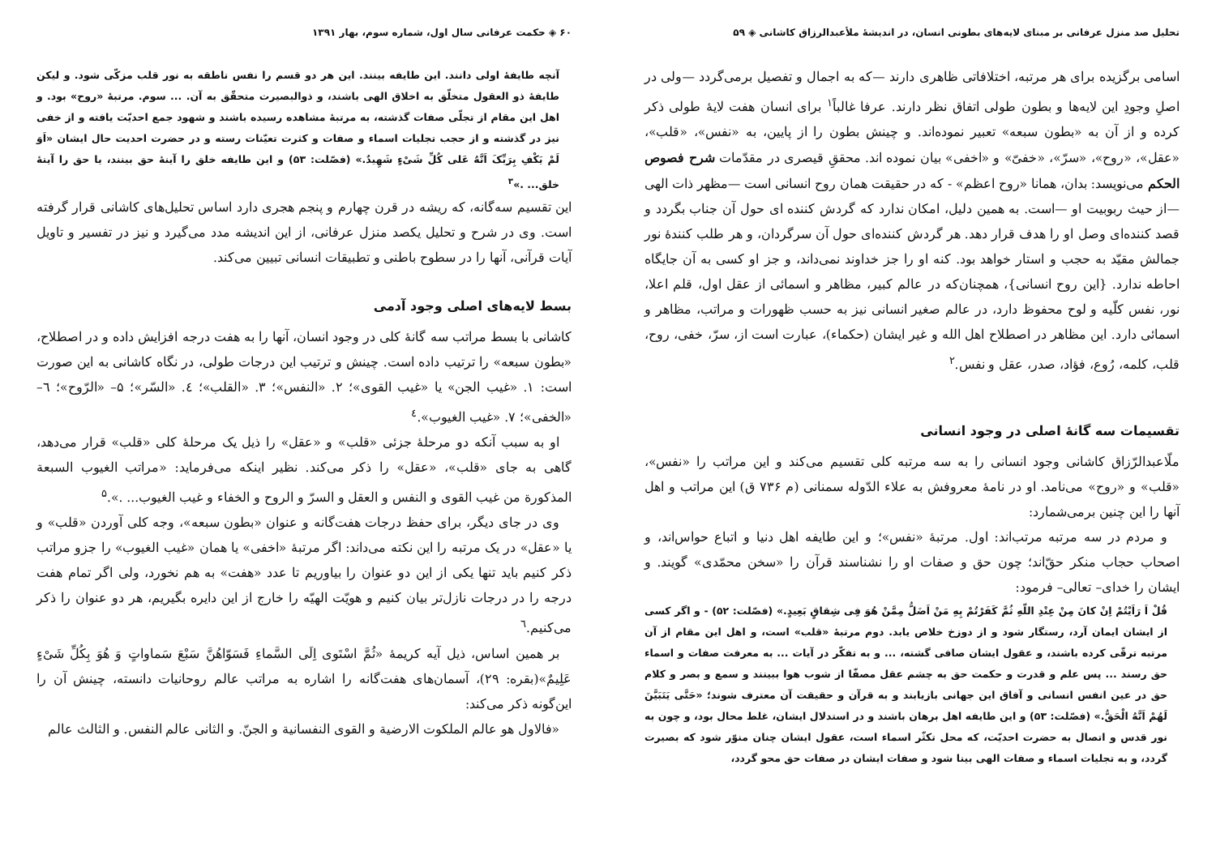تحلیل صد منزل عرفانی بر مبنای لایه‌های بطونی انسان، در اندیشهٔ ملأعبدالرزاق کاشانی ◈ ۵۹
اسامی برگزیده برای هر مرتبه، اختلافاتی ظاهری دارند —که به اجمال و تفصیل برمی‌گردد —ولی در اصلِ وجودِ این لایه‌ها و بطون طولی اتفاق نظر دارند. عرفا غالباً<sup>۱</sup> برای انسان هفت لایهٔ طولی ذکر کرده و از آن به «بطون سبعه» تعبیر نموده‌اند. و چینش بطون را از پایین، به «نفس»، «قلب»، «عقل»، «روح»، «سرّ»، «خفیّ» و «اخفی» بیان نموده اند. محققِ قیصری در مقدّمات شرح فصوص الحکم می‌نویسد: بدان، همانا «روح اعظم» - که در حقیقت همان روح انسانی است —مظهر ذات الهی —از حیث ربوبیت او —است. به همین دلیل، امکان ندارد که گردش کننده ای حول آن جناب بگردد و قصد کننده‌ای وصل او را هدف قرار دهد. هر گردش کننده‌ای حول آن سرگردان، و هر طلب کنندهٔ نور جمالش مقیّد به حجب و استار خواهد بود. کنه او را جز خداوند نمی‌داند، و جز او کسی به آن جایگاه احاطه ندارد. {این روح انسانی}، همچنان‌که در عالم کبیر، مظاهر و اسمائی از عقل اول، قلم اعلا، نور، نفس کلّیه و لوح محفوظ دارد، در عالم صغیر انسانی نیز به حسب ظهورات و مراتب، مظاهر و اسمائی دارد. این مظاهر در اصطلاح اهل الله و غیر ایشان (حکماء)، عبارت است از، سرّ، خفی، روح، قلب، کلمه، رُوع، فؤاد، صدر، عقل و نفس.<sup>۲</sup>
تقسیمات سه گانهٔ اصلی در وجود انسانی
ملّاعبدالرّزاق کاشانی وجود انسانی را به سه مرتبه کلی تقسیم می‌کند و این مراتب را «نفس»، «قلب» و «روح» می‌نامد. او در نامهٔ معروفش به علاء الدّوله سمنانی (م ۷۳۶ ق) این مراتب و اهل آنها را این چنین برمی‌شمارد:
و مردم در سه مرتبه مرتب‌اند: اول. مرتبهٔ «نفس»؛ و این طایفه اهل دنیا و اتباع حواس‌اند، و اصحاب حجاب منکر حقّ‌اند؛ چون حق و صفات او را نشناسند قرآن را «سخن محمّدی» گویند. و ایشان را خدای– تعالی– فرمود:
قُلْ اَ رَاَیْتُمْ اِنْ کانَ مِنْ عِنْدِ اللّهِ ثُمَّ کَفَرْتُمْ بِهِ مَنْ اَضَلُّ مِمَّنْ هُوَ فِی شِقاقٍ بَعِیدٍ.» (فصّلت: ۵۲) - و اگر کسی از ایشان ایمان آرد، رستگار شود و از دوزخ خلاص یابد. دوم مرتبهٔ «قلب» است، و اهل این مقام از آن مرتبه ترقّی کرده باشند، و عقول ایشان صافی گشته، ... و به تفکّر در آیات ... به معرفت صفات و اسماء حق رسند ... پس علم و قدرت و حکمت حق به چشم عقل مصفّا از شوب هوا ببینند و سمع و بصر و کلام حق در عین انفس انسانی و آفاق این جهانی بازیابند و به قرآن و حقیقت آن معترف شوند؛ «حَتَّی یَتَبَیَّنَ لَهُمْ اَنَّهُ الْحَقُّ.» (فصّلت: ۵۳) و این طایفه اهل برهان باشند و در استدلال ایشان، غلط محال بود، و چون به نور قدس و اتصال به حضرت احدیّت، که محل تکثّر اسماء است، عقول ایشان چنان منوّر شود که بصیرت گردد، و به تجلیات اسماء و صفات الهی بینا شود و صفات ایشان در صفات حق محو گردد،
۶۰ ◈ حکمت عرفانی سال اول، شماره سوم، بهار ۱۳۹۱
آنچه طایفهٔ اولی دانند. این طایفه بینند. این هر دو قسم را نفس ناطقه به نور قلب مزکّی شود. و لیکن طایفهٔ ذو العقول متخلّق به اخلاق الهی باشند، و ذوالبصیرت متحقّق به آن. ... سوم. مرتبهٔ «روح» بود. و اهل این مقام از تجلّی صفات گذشته، به مرتبهٔ مشاهده رسیده باشند و شهود جمع احدیّت یافته و از خفی نیز در گذشته و از حجب تجلیات اسماء و صفات و کثرت تعیّنات رسته و در حضرت احدیت حال ایشان «اَوَ لَمْ یَکْفِ بِرَبِّکَ اَنَّهُ عَلی کُلِّ شَیْءٍ شَهِیدٌ.» (فصّلت: ۵۳) و این طایفه خلق را آینهٔ حق بینند، یا حق را آینهٔ خلق... .»<sup>۳</sup>
این تقسیم سه‌گانه، که ریشه در قرن چهارم و پنجم هجری دارد اساس تحلیل‌های کاشانی قرار گرفته است. وی در شرح و تحلیل یکصد منزل عرفانی، از این اندیشه مدد می‌گیرد و نیز در تفسیر و تاویل آیات قرآنی، آنها را در سطوح باطنی و تطبیقات انسانی تبیین می‌کند.
بسط لایه‌های اصلی وجود آدمی
کاشانی با بسط مراتب سه گانهٔ کلی در وجود انسان، آنها را به هفت درجه افزایش داده و در اصطلاح، «بطون سبعه» را ترتیب داده است. چینش و ترتیب این درجات طولی، در نگاه کاشانی به این صورت است: ۱. «غیب الجن» یا «غیب القوی»؛ ۲. «النفس»؛ ۳. «القلب»؛ ٤. «السّر»؛ ۵– «الرّوح»؛ ٦– «الخفی»؛ ۷. «غیب الغیوب».<sup>٤</sup>
او به سبب آنکه دو مرحلهٔ جزئی «قلب» و «عقل» را ذیل یک مرحلهٔ کلی «قلب» قرار می‌دهد، گاهی به جای «قلب»، «عقل» را ذکر می‌کند. نظیر اینکه می‌فرماید: «مراتب الغیوب السبعة المذکورة من غیب القوی و النفس و العقل و السرّ و الروح و الخفاء و غیب الغیوب... .».<sup>۵</sup>
وی در جای دیگر، برای حفظ درجات هفت‌گانه و عنوان «بطون سبعه»، وجه کلی آوردن «قلب» و یا «عقل» در یک مرتبه را این نکته می‌داند: اگر مرتبهٔ «اخفی» یا همان «غیب الغیوب» را جزو مراتب ذکر کنیم باید تنها یکی از این دو عنوان را بیاوریم تا عدد «هفت» به هم نخورد، ولی اگر تمام هفت درجه را در درجات نازل‌تر بیان کنیم و هویّت الهیّه را خارج از این دایره بگیریم، هر دو عنوان را ذکر می‌کنیم.<sup>٦</sup>
بر همین اساس، ذیل آیه کریمهٔ «ثُمَّ اسْتَوی اِلَی السَّماءِ فَسَوّاهُنَّ سَبْعَ سَماواتٍ وَ هُوَ بِکُلِّ شَیْءٍ عَلِیمٌ»(بقره: ۲۹)، آسمان‌های هفت‌گانه را اشاره به مراتب عالم روحانیات دانسته، چینش آن را این‌گونه ذکر می‌کند:
«فالاول هو عالم الملکوت الارضیة و القوی النفسانیة و الجنّ. و الثانی عالم النفس. و الثالث عالم